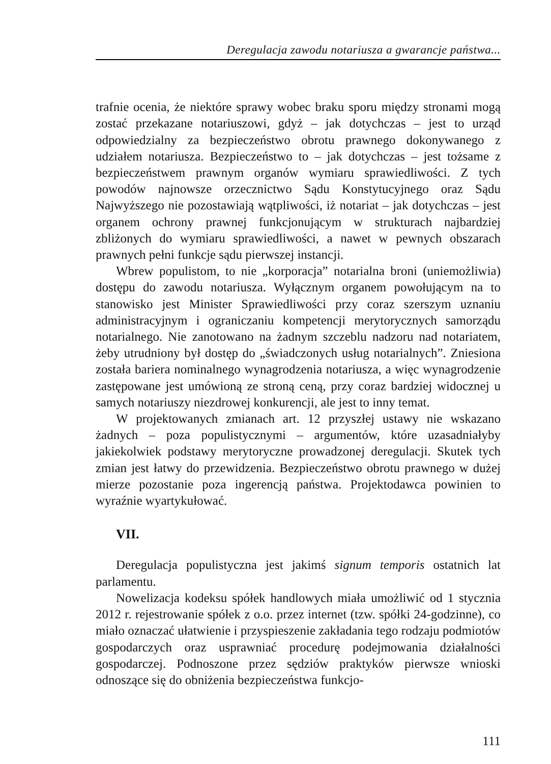Deregulacja zawodu notariusza a gwarancje państwa...
trafnie ocenia, że niektóre sprawy wobec braku sporu między stronami mogą zostać przekazane notariuszowi, gdyż – jak dotychczas – jest to urząd odpowiedzialny za bezpieczeństwo obrotu prawnego dokonywanego z udziałem notariusza. Bezpieczeństwo to – jak dotychczas – jest tożsame z bezpieczeństwem prawnym organów wymiaru sprawiedliwości. Z tych powodów najnowsze orzecznictwo Sądu Konstytucyjnego oraz Sądu Najwyższego nie pozostawiają wątpliwości, iż notariat – jak dotychczas – jest organem ochrony prawnej funkcjonującym w strukturach najbardziej zbliżonych do wymiaru sprawiedliwości, a nawet w pewnych obszarach prawnych pełni funkcje sądu pierwszej instancji.
Wbrew populistom, to nie „korporacja” notarialna broni (uniemożliwia) dostępu do zawodu notariusza. Wyłącznym organem powołującym na to stanowisko jest Minister Sprawiedliwości przy coraz szerszym uznaniu administracyjnym i ograniczaniu kompetencji merytorycznych samorządu notarialnego. Nie zanotowano na żadnym szczeblu nadzoru nad notariatem, żeby utrudniony był dostęp do „świadczonych usług notarialnych”. Zniesiona została bariera nominalnego wynagrodzenia notariusza, a więc wynagrodzenie zastępowane jest umówioną ze stroną ceną, przy coraz bardziej widocznej u samych notariuszy niezdrowej konkurencji, ale jest to inny temat.
W projektowanych zmianach art. 12 przyszłej ustawy nie wskazano żadnych – poza populistycznymi – argumentów, które uzasadniałyby jakiekolwiek podstawy merytoryczne prowadzonej deregulacji. Skutek tych zmian jest łatwy do przewidzenia. Bezpieczeństwo obrotu prawnego w dużej mierze pozostanie poza ingerencją państwa. Projektodawca powinien to wyraźnie wyartykułować.
VII.
Deregulacja populistyczna jest jakimś signum temporis ostatnich lat parlamentu.
Nowelizacja kodeksu spółek handlowych miała umożliwić od 1 stycznia 2012 r. rejestrowanie spółek z o.o. przez internet (tzw. spółki 24-godzinne), co miało oznaczać ułatwienie i przyspieszenie zakładania tego rodzaju podmiotów gospodarczych oraz usprawniać procedurę podejmowania działalności gospodarczej. Podnoszone przez sędziów praktyków pierwsze wnioski odnoszące się do obniżenia bezpieczeństwa funkcjo-
111